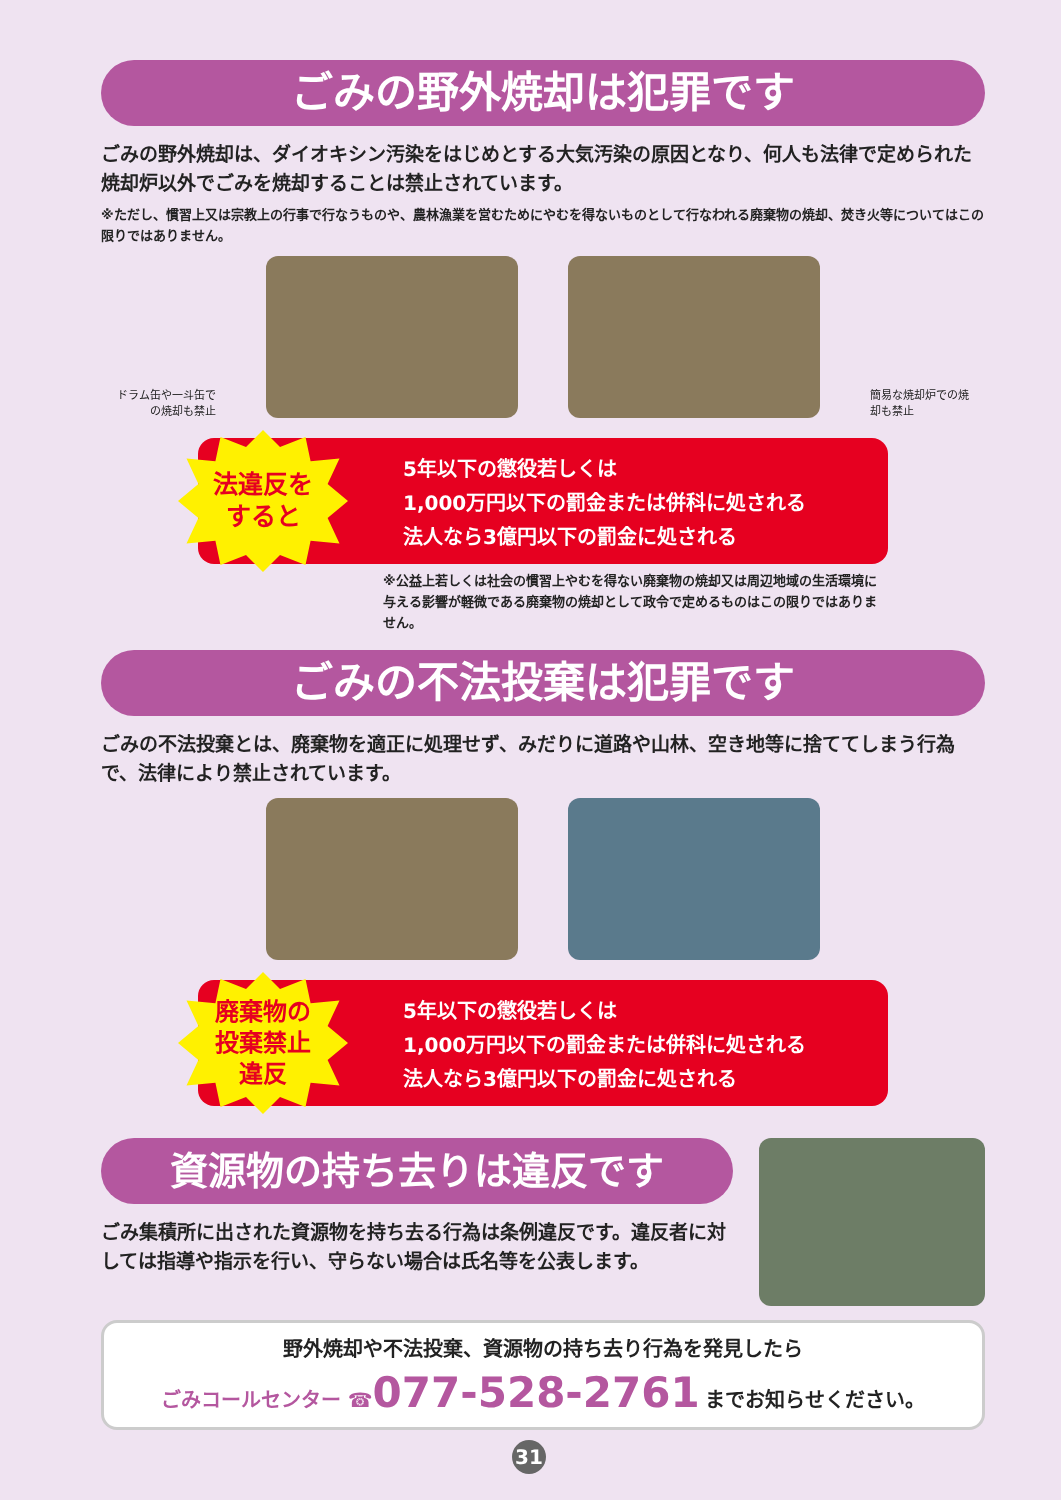ごみの野外焼却は犯罪です
ごみの野外焼却は、ダイオキシン汚染をはじめとする大気汚染の原因となり、何人も法律で定められた焼却炉以外でごみを焼却することは禁止されています。
※ただし、慣習上又は宗教上の行事で行なうものや、農林漁業を営むためにやむを得ないものとして行なわれる廃棄物の焼却、焚き火等についてはこの限りではありません。
ドラム缶や一斗缶での焼却も禁止
簡易な焼却炉での焼却も禁止
法違反を
すると
5年以下の懲役若しくは
1,000万円以下の罰金または併科に処される
法人なら3億円以下の罰金に処される
※公益上若しくは社会の慣習上やむを得ない廃棄物の焼却又は周辺地域の生活環境に与える影響が軽微である廃棄物の焼却として政令で定めるものはこの限りではありません。
ごみの不法投棄は犯罪です
ごみの不法投棄とは、廃棄物を適正に処理せず、みだりに道路や山林、空き地等に捨ててしまう行為で、法律により禁止されています。
廃棄物の
投棄禁止
違反
5年以下の懲役若しくは
1,000万円以下の罰金または併科に処される
法人なら3億円以下の罰金に処される
資源物の持ち去りは違反です
ごみ集積所に出された資源物を持ち去る行為は条例違反です。違反者に対しては指導や指示を行い、守らない場合は氏名等を公表します。
野外焼却や不法投棄、資源物の持ち去り行為を発見したら
ごみコールセンター ☎077-528-2761 までお知らせください。
31